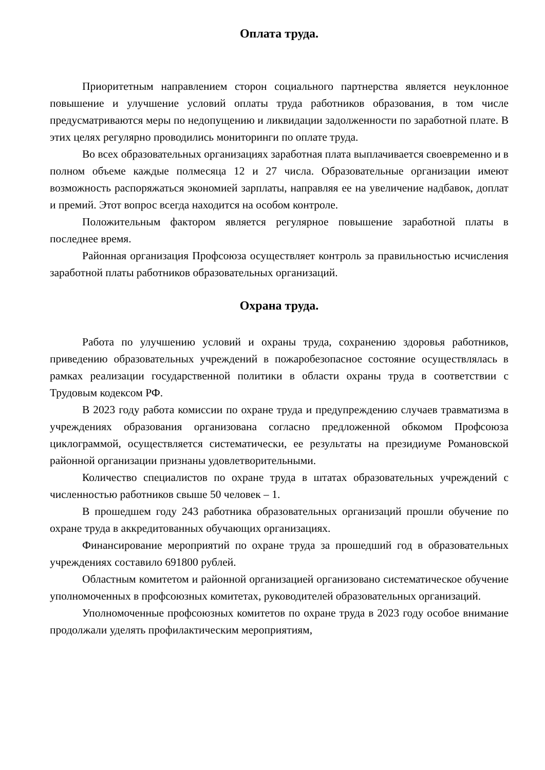Оплата труда.
Приоритетным направлением сторон социального партнерства является неуклонное повышение и улучшение условий оплаты труда работников образования, в том числе предусматриваются меры по недопущению и ликвидации задолженности по заработной плате. В этих целях регулярно проводились мониторинги по оплате труда.
Во всех образовательных организациях заработная плата выплачивается своевременно и в полном объеме каждые полмесяца 12 и 27 числа. Образовательные организации имеют возможность распоряжаться экономией зарплаты, направляя ее на увеличение надбавок, доплат и премий. Этот вопрос всегда находится на особом контроле.
Положительным фактором является регулярное повышение заработной платы в последнее время.
Районная организация Профсоюза осуществляет контроль за правильностью исчисления заработной платы работников образовательных организаций.
Охрана труда.
Работа по улучшению условий и охраны труда, сохранению здоровья работников, приведению образовательных учреждений в пожаробезопасное состояние осуществлялась в рамках реализации государственной политики в области охраны труда в соответствии с Трудовым кодексом РФ.
В 2023 году работа комиссии по охране труда и предупреждению случаев травматизма в учреждениях образования организована согласно предложенной обкомом Профсоюза циклограммой, осуществляется систематически, ее результаты на президиуме Романовской районной организации признаны удовлетворительными.
Количество специалистов по охране труда в штатах образовательных учреждений с численностью работников свыше 50 человек – 1.
В прошедшем году 243 работника образовательных организаций прошли обучение по охране труда в аккредитованных обучающих организациях.
Финансирование мероприятий по охране труда за прошедший год в образовательных учреждениях составило 691800 рублей.
Областным комитетом и районной организацией организовано систематическое обучение уполномоченных в профсоюзных комитетах, руководителей образовательных организаций.
Уполномоченные профсоюзных комитетов по охране труда в 2023 году особое внимание продолжали уделять профилактическим мероприятиям,